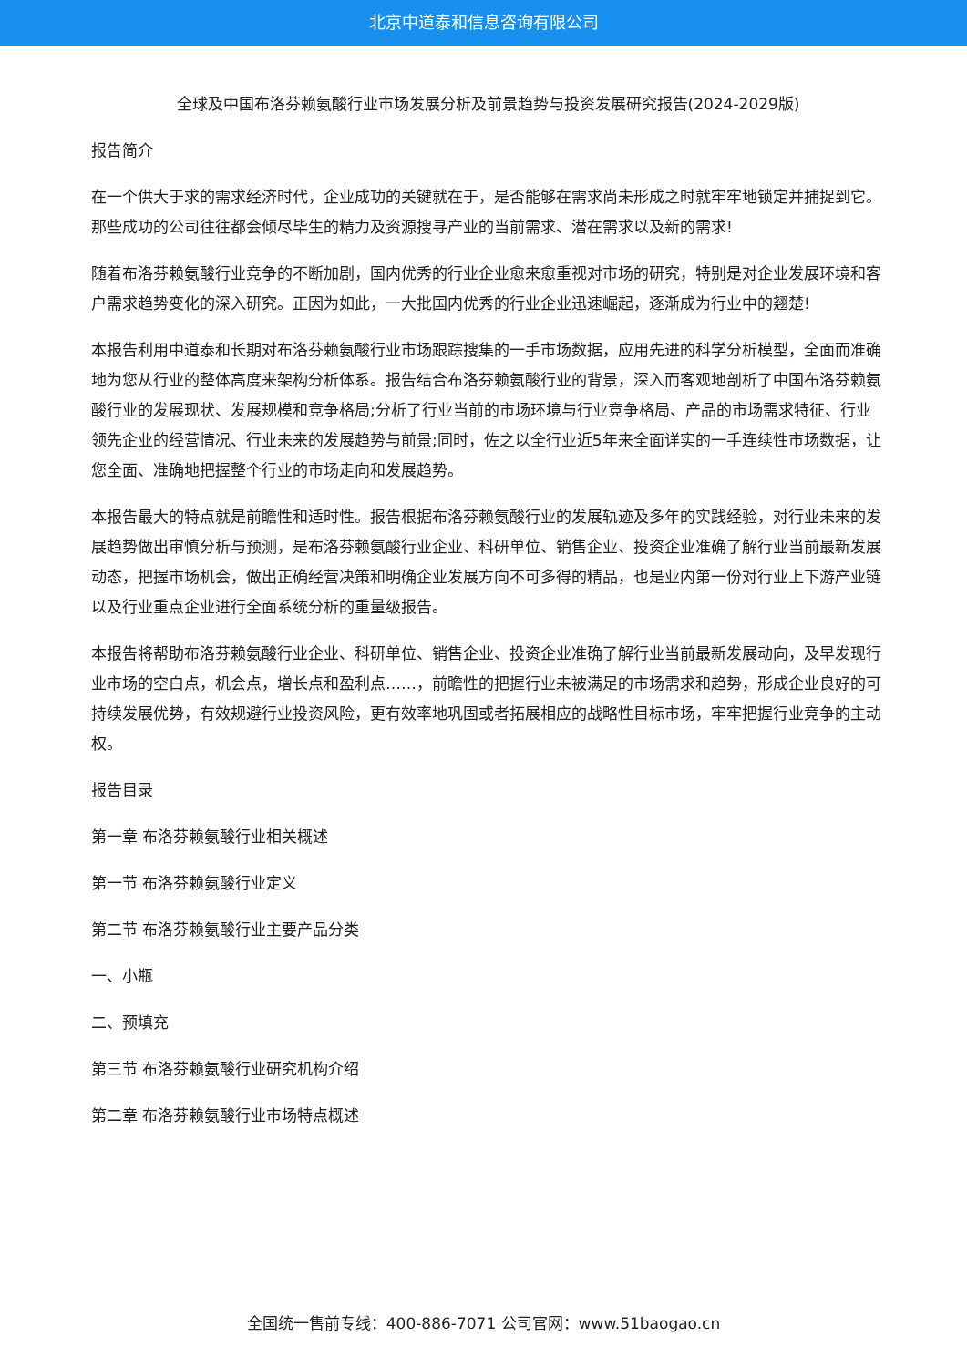北京中道泰和信息咨询有限公司
全球及中国布洛芬赖氨酸行业市场发展分析及前景趋势与投资发展研究报告(2024-2029版)
报告简介
在一个供大于求的需求经济时代，企业成功的关键就在于，是否能够在需求尚未形成之时就牢牢地锁定并捕捉到它。那些成功的公司往往都会倾尽毕生的精力及资源搜寻产业的当前需求、潜在需求以及新的需求!
随着布洛芬赖氨酸行业竞争的不断加剧，国内优秀的行业企业愈来愈重视对市场的研究，特别是对企业发展环境和客户需求趋势变化的深入研究。正因为如此，一大批国内优秀的行业企业迅速崛起，逐渐成为行业中的翘楚!
本报告利用中道泰和长期对布洛芬赖氨酸行业市场跟踪搜集的一手市场数据，应用先进的科学分析模型，全面而准确地为您从行业的整体高度来架构分析体系。报告结合布洛芬赖氨酸行业的背景，深入而客观地剖析了中国布洛芬赖氨酸行业的发展现状、发展规模和竞争格局;分析了行业当前的市场环境与行业竞争格局、产品的市场需求特征、行业领先企业的经营情况、行业未来的发展趋势与前景;同时，佐之以全行业近5年来全面详实的一手连续性市场数据，让您全面、准确地把握整个行业的市场走向和发展趋势。
本报告最大的特点就是前瞻性和适时性。报告根据布洛芬赖氨酸行业的发展轨迹及多年的实践经验，对行业未来的发展趋势做出审慎分析与预测，是布洛芬赖氨酸行业企业、科研单位、销售企业、投资企业准确了解行业当前最新发展动态，把握市场机会，做出正确经营决策和明确企业发展方向不可多得的精品，也是业内第一份对行业上下游产业链以及行业重点企业进行全面系统分析的重量级报告。
本报告将帮助布洛芬赖氨酸行业企业、科研单位、销售企业、投资企业准确了解行业当前最新发展动向，及早发现行业市场的空白点，机会点，增长点和盈利点……，前瞻性的把握行业未被满足的市场需求和趋势，形成企业良好的可持续发展优势，有效规避行业投资风险，更有效率地巩固或者拓展相应的战略性目标市场，牢牢把握行业竞争的主动权。
报告目录
第一章 布洛芬赖氨酸行业相关概述
第一节 布洛芬赖氨酸行业定义
第二节 布洛芬赖氨酸行业主要产品分类
一、小瓶
二、预填充
第三节 布洛芬赖氨酸行业研究机构介绍
第二章 布洛芬赖氨酸行业市场特点概述
全国统一售前专线：400-886-7071 公司官网：www.51baogao.cn